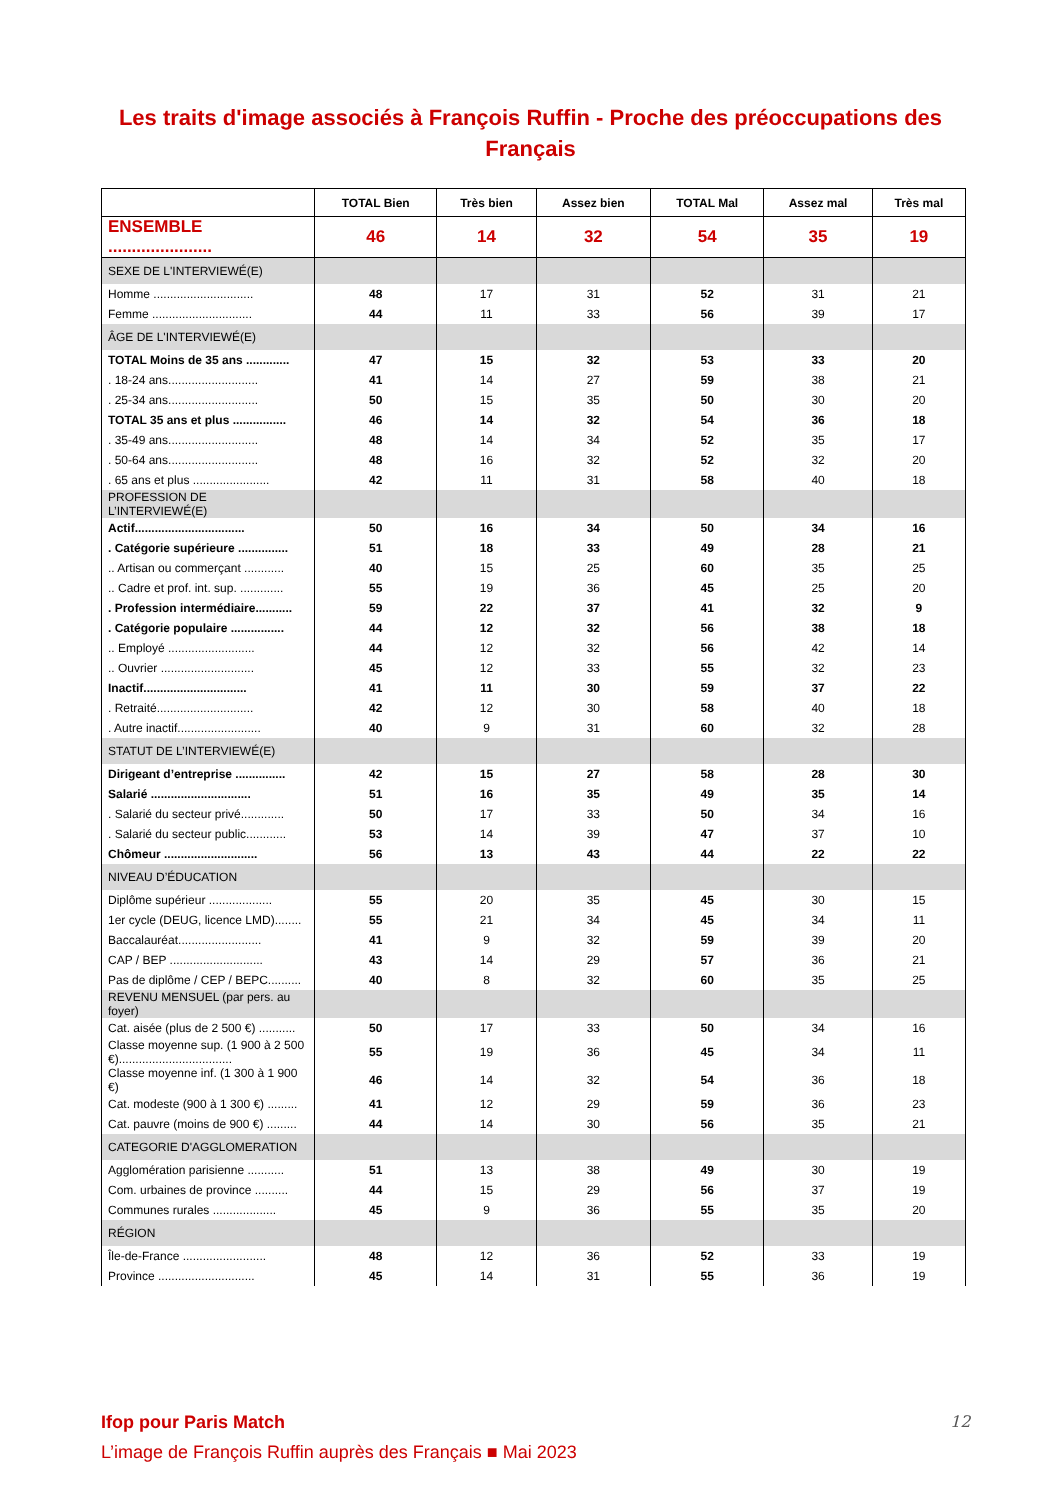Les traits d'image associés à François Ruffin - Proche des préoccupations des
Français
| | TOTAL Bien | Très bien | Assez bien | TOTAL Mal | Assez mal | Très mal |
| --- | --- | --- | --- | --- | --- | --- |
| ENSEMBLE ...................... | 46 | 14 | 32 | 54 | 35 | 19 |
| SEXE DE L'INTERVIEWÉ(E) | | | | | | |
| Homme .............................. | 48 | 17 | 31 | 52 | 31 | 21 |
| Femme .............................. | 44 | 11 | 33 | 56 | 39 | 17 |
| ÂGE DE L'INTERVIEWÉ(E) | | | | | | |
| TOTAL Moins de 35 ans ............. | 47 | 15 | 32 | 53 | 33 | 20 |
| . 18-24 ans........................... | 41 | 14 | 27 | 59 | 38 | 21 |
| . 25-34 ans........................... | 50 | 15 | 35 | 50 | 30 | 20 |
| TOTAL 35 ans et plus ................ | 46 | 14 | 32 | 54 | 36 | 18 |
| . 35-49 ans........................... | 48 | 14 | 34 | 52 | 35 | 17 |
| . 50-64 ans........................... | 48 | 16 | 32 | 52 | 32 | 20 |
| . 65 ans et plus ....................... | 42 | 11 | 31 | 58 | 40 | 18 |
| PROFESSION DE L’INTERVIEWÉ(E) | | | | | | |
| Actif................................. | 50 | 16 | 34 | 50 | 34 | 16 |
| . Catégorie supérieure ............... | 51 | 18 | 33 | 49 | 28 | 21 |
| .. Artisan ou commerçant ............ | 40 | 15 | 25 | 60 | 35 | 25 |
| .. Cadre et prof. int. sup. ............. | 55 | 19 | 36 | 45 | 25 | 20 |
| . Profession intermédiaire........... | 59 | 22 | 37 | 41 | 32 | 9 |
| . Catégorie populaire ................ | 44 | 12 | 32 | 56 | 38 | 18 |
| .. Employé .......................... | 44 | 12 | 32 | 56 | 42 | 14 |
| .. Ouvrier ............................ | 45 | 12 | 33 | 55 | 32 | 23 |
| Inactif............................... | 41 | 11 | 30 | 59 | 37 | 22 |
| . Retraité............................. | 42 | 12 | 30 | 58 | 40 | 18 |
| . Autre inactif......................... | 40 | 9 | 31 | 60 | 32 | 28 |
| STATUT DE L’INTERVIEWÉ(E) | | | | | | |
| Dirigeant d’entreprise ............... | 42 | 15 | 27 | 58 | 28 | 30 |
| Salarié .............................. | 51 | 16 | 35 | 49 | 35 | 14 |
| . Salarié du secteur privé............. | 50 | 17 | 33 | 50 | 34 | 16 |
| . Salarié du secteur public............ | 53 | 14 | 39 | 47 | 37 | 10 |
| Chômeur ............................ | 56 | 13 | 43 | 44 | 22 | 22 |
| NIVEAU D’ÉDUCATION | | | | | | |
| Diplôme supérieur ................... | 55 | 20 | 35 | 45 | 30 | 15 |
| 1er cycle (DEUG, licence LMD)........ | 55 | 21 | 34 | 45 | 34 | 11 |
| Baccalauréat......................... | 41 | 9 | 32 | 59 | 39 | 20 |
| CAP / BEP ............................ | 43 | 14 | 29 | 57 | 36 | 21 |
| Pas de diplôme / CEP / BEPC.......... | 40 | 8 | 32 | 60 | 35 | 25 |
| REVENU MENSUEL (par pers. au foyer) | | | | | | |
| Cat. aisée (plus de 2 500 €) ........... | 50 | 17 | 33 | 50 | 34 | 16 |
| Classe moyenne sup. (1 900 à 2 500 €).................................. | 55 | 19 | 36 | 45 | 34 | 11 |
| Classe moyenne inf. (1 300 à 1 900 €) | 46 | 14 | 32 | 54 | 36 | 18 |
| Cat. modeste (900 à 1 300 €) ......... | 41 | 12 | 29 | 59 | 36 | 23 |
| Cat. pauvre (moins de 900 €) ......... | 44 | 14 | 30 | 56 | 35 | 21 |
| CATEGORIE D'AGGLOMERATION | | | | | | |
| Agglomération parisienne ........... | 51 | 13 | 38 | 49 | 30 | 19 |
| Com. urbaines de province .......... | 44 | 15 | 29 | 56 | 37 | 19 |
| Communes rurales ................... | 45 | 9 | 36 | 55 | 35 | 20 |
| RÉGION | | | | | | |
| Île-de-France ......................... | 48 | 12 | 36 | 52 | 33 | 19 |
| Province ............................. | 45 | 14 | 31 | 55 | 36 | 19 |
12
Ifop pour Paris Match
L’image de François Ruffin auprès des Français ■ Mai 2023